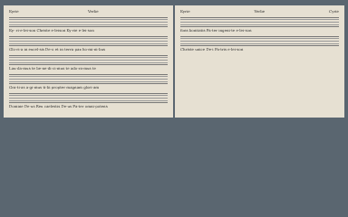Kyrie Verbe
Ky- ri-e-lei-son Christe e-leison Ky-rie e-lei-son
Glo-ri-a in excel-sis De-o et in terra pax ho-mi-ni-bus
Lau-da-mus te be-ne-di-ci-mus te ado-ra-mus te
Gra-ti-as a-gi-mus ti-bi propter magnam glori-am
Domine De-us Rex caelestis De-us Pa-ter omni-potens
Kyrie Verbe Cyrie
fons bonitatis Pa-ter ingeni-te e-lei-son
Christe unice De-i Pa-tris e-lei-son